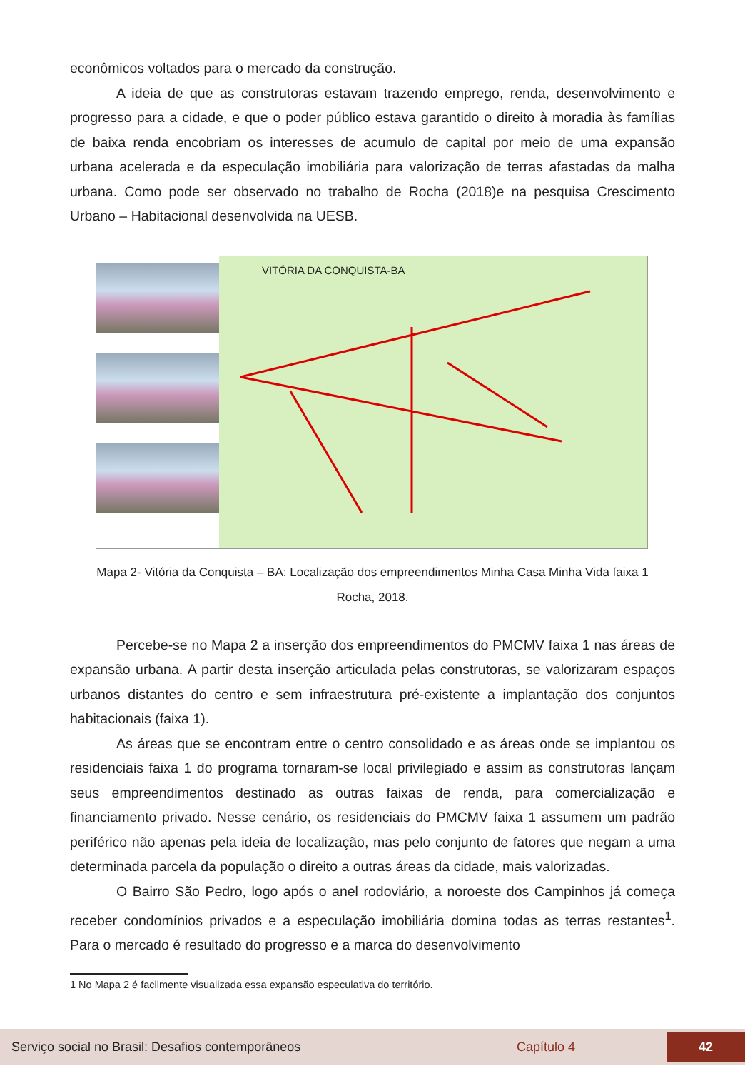econômicos voltados para o mercado da construção.
A ideia de que as construtoras estavam trazendo emprego, renda, desenvolvimento e progresso para a cidade, e que o poder público estava garantido o direito à moradia às famílias de baixa renda encobriam os interesses de acumulo de capital por meio de uma expansão urbana acelerada e da especulação imobiliária para valorização de terras afastadas da malha urbana. Como pode ser observado no trabalho de Rocha (2018)e na pesquisa Crescimento Urbano – Habitacional desenvolvida na UESB.
VITÓRIA DA CONQUISTA-BA
Mapa 2- Vitória da Conquista – BA: Localização dos empreendimentos Minha Casa Minha Vida faixa 1
Rocha, 2018.
Percebe-se no Mapa 2 a inserção dos empreendimentos do PMCMV faixa 1 nas áreas de expansão urbana. A partir desta inserção articulada pelas construtoras, se valorizaram espaços urbanos distantes do centro e sem infraestrutura pré-existente a implantação dos conjuntos habitacionais (faixa 1).
As áreas que se encontram entre o centro consolidado e as áreas onde se implantou os residenciais faixa 1 do programa tornaram-se local privilegiado e assim as construtoras lançam seus empreendimentos destinado as outras faixas de renda, para comercialização e financiamento privado. Nesse cenário, os residenciais do PMCMV faixa 1 assumem um padrão periférico não apenas pela ideia de localização, mas pelo conjunto de fatores que negam a uma determinada parcela da população o direito a outras áreas da cidade, mais valorizadas.
O Bairro São Pedro, logo após o anel rodoviário, a noroeste dos Campinhos já começa receber condomínios privados e a especulação imobiliária domina todas as terras restantes<sup>1</sup>. Para o mercado é resultado do progresso e a marca do desenvolvimento
1 No Mapa 2 é facilmente visualizada essa expansão especulativa do território.
Serviço social no Brasil: Desafios contemporâneos Capítulo 4 42